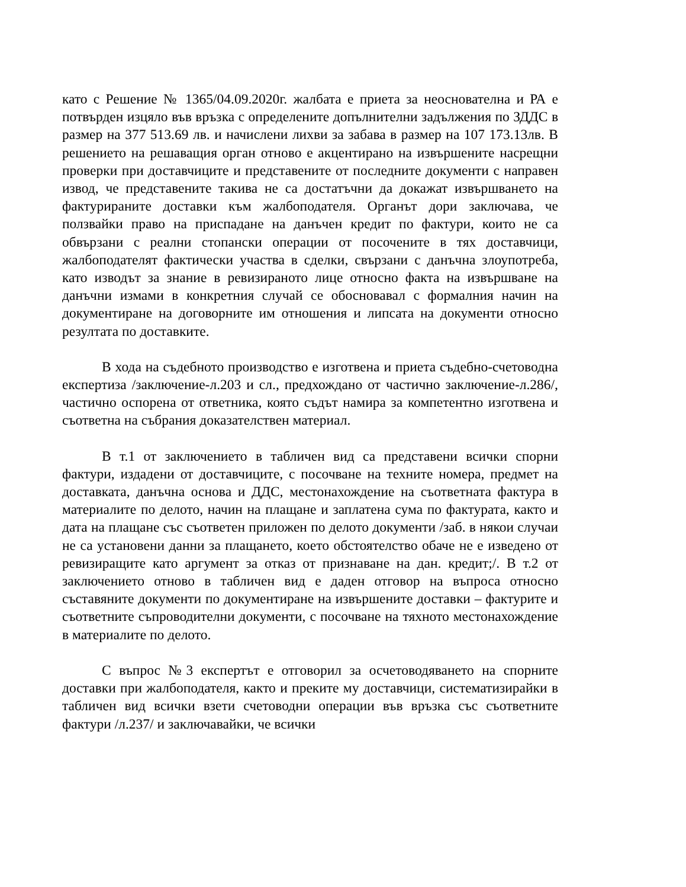като с Решение № 1365/04.09.2020г. жалбата е приета за неоснователна и РА е потвърден изцяло във връзка с определените допълнителни задължения по ЗДДС в размер на 377 513.69 лв. и начислени лихви за забава в размер на 107 173.13лв. В решението на решаващия орган отново е акцентирано на извършените насрещни проверки при доставчиците и представените от последните документи с направен извод, че представените такива не са достатъчни да докажат извършването на фактурираните доставки към жалбоподателя. Органът дори заключава, че ползвайки право на приспадане на данъчен кредит по фактури, които не са обвързани с реални стопански операции от посочените в тях доставчици, жалбоподателят фактически участва в сделки, свързани с данъчна злоупотреба, като изводът за знание в ревизираното лице относно факта на извършване на данъчни измами в конкретния случай се обосновавал с формалния начин на документиране на договорните им отношения и липсата на документи относно резултата по доставките.
В хода на съдебното производство е изготвена и приета съдебно-счетоводна експертиза /заключение-л.203 и сл., предхождано от частично заключение-л.286/, частично оспорена от ответника, която съдът намира за компетентно изготвена и съответна на събрания доказателствен материал.
В т.1 от заключението в табличен вид са представени всички спорни фактури, издадени от доставчиците, с посочване на техните номера, предмет на доставката, данъчна основа и ДДС, местонахождение на съответната фактура в материалите по делото, начин на плащане и заплатена сума по фактурата, както и дата на плащане със съответен приложен по делото документи /заб. в някои случаи не са установени данни за плащането, което обстоятелство обаче не е изведено от ревизиращите като аргумент за отказ от признаване на дан. кредит;/. В т.2 от заключението отново в табличен вид е даден отговор на въпроса относно съставяните документи по документиране на извършените доставки – фактурите и съответните съпроводителни документи, с посочване на тяхното местонахождение в материалите по делото.
С въпрос №3 експертът е отговорил за осчетоводяването на спорните доставки при жалбоподателя, както и преките му доставчици, систематизирайки в табличен вид всички взети счетоводни операции във връзка със съответните фактури /л.237/ и заключавайки, че всички